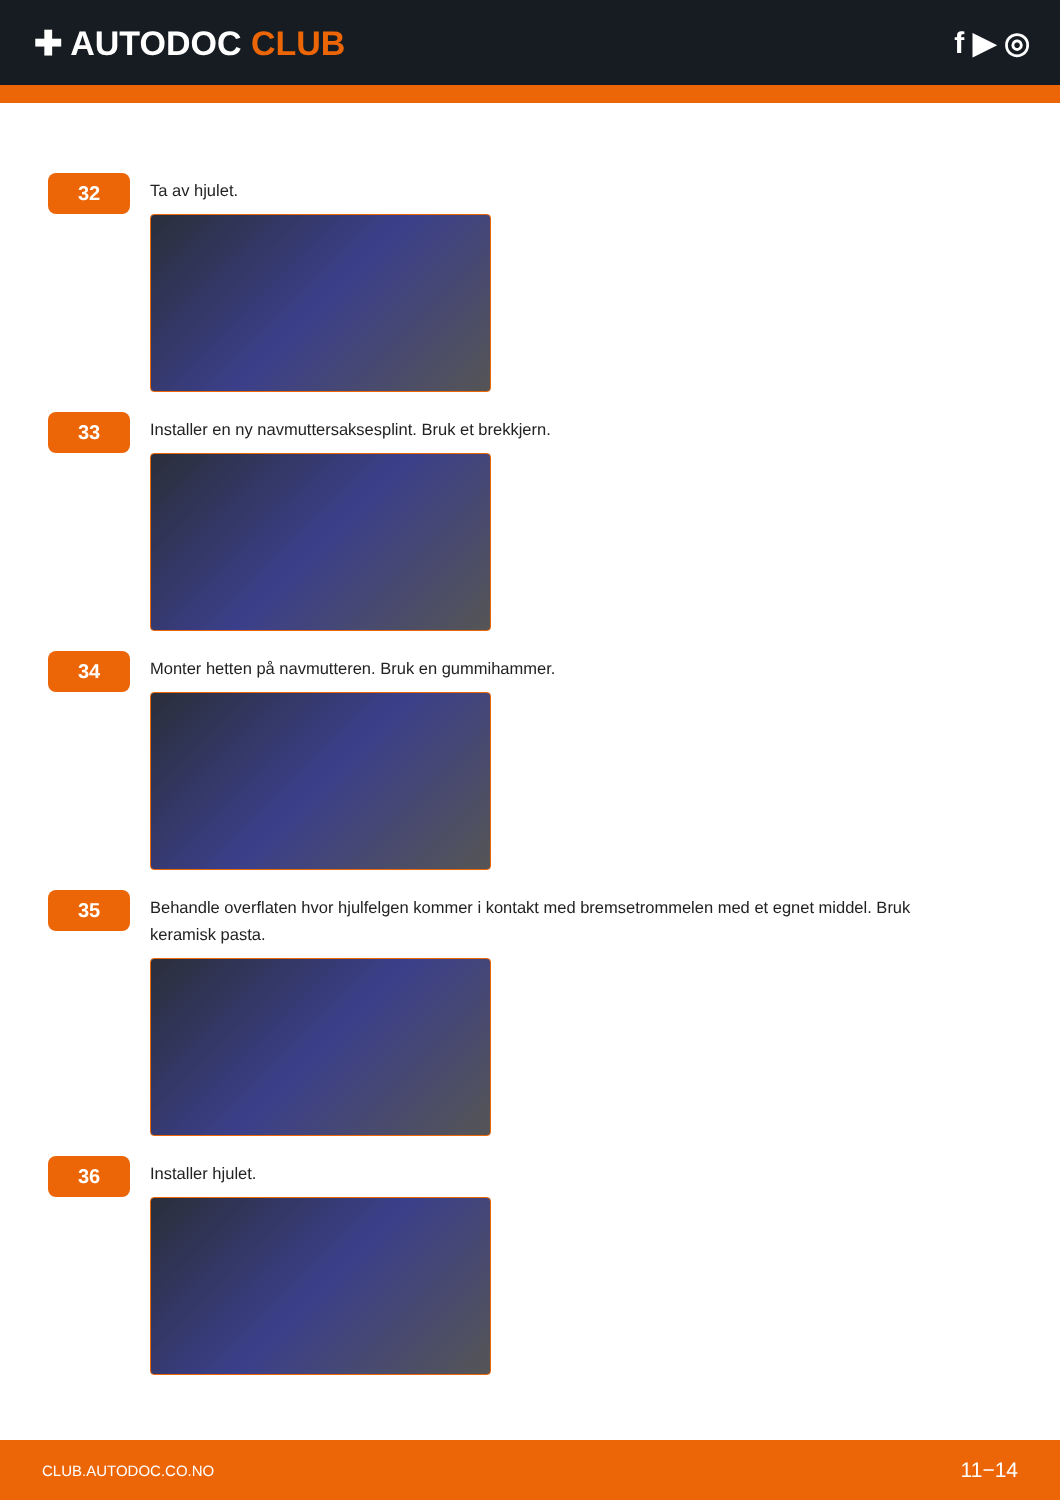✚ AUTODOC CLUB f ▶ ◎
32
Ta av hjulet.
33
Installer en ny navmuttersaksesplint. Bruk et brekkjern.
34
Monter hetten på navmutteren. Bruk en gummihammer.
35
Behandle overflaten hvor hjulfelgen kommer i kontakt med bremsetrommelen med et egnet middel. Bruk keramisk pasta.
36
Installer hjulet.
CLUB.AUTODOC.CO.NO 11−14